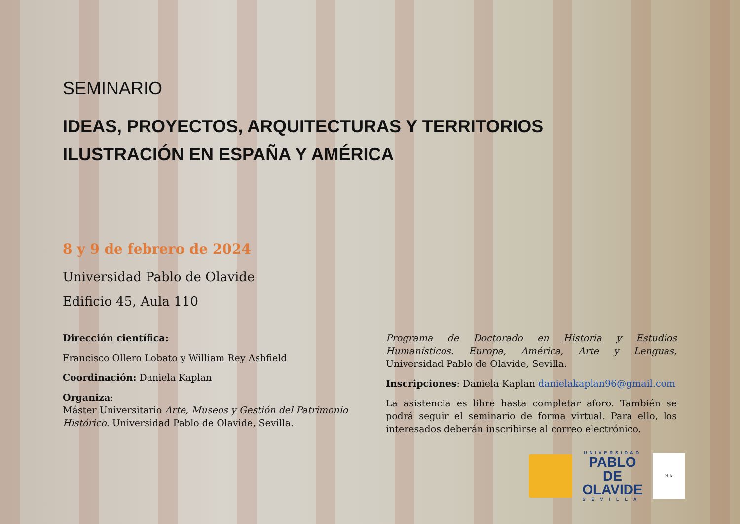SEMINARIO
IDEAS, PROYECTOS, ARQUITECTURAS Y TERRITORIOS
ILUSTRACIÓN EN ESPAÑA Y AMÉRICA
8 y 9 de febrero de 2024
Universidad Pablo de Olavide
Edificio 45, Aula 110
Dirección científica:
Francisco Ollero Lobato y William Rey Ashfield
Coordinación: Daniela Kaplan
Organiza:
Máster Universitario Arte, Museos y Gestión del Patrimonio Histórico. Universidad Pablo de Olavide, Sevilla.
Programa de Doctorado en Historia y Estudios Humanísticos. Europa, América, Arte y Lenguas, Universidad Pablo de Olavide, Sevilla.
Inscripciones: Daniela Kaplan danielakaplan96@gmail.com
La asistencia es libre hasta completar aforo. También se podrá seguir el seminario de forma virtual. Para ello, los interesados deberán inscribirse al correo electrónico.
UNIVERSIDAD
PABLO DE
OLAVIDE
SEVILLA
H A